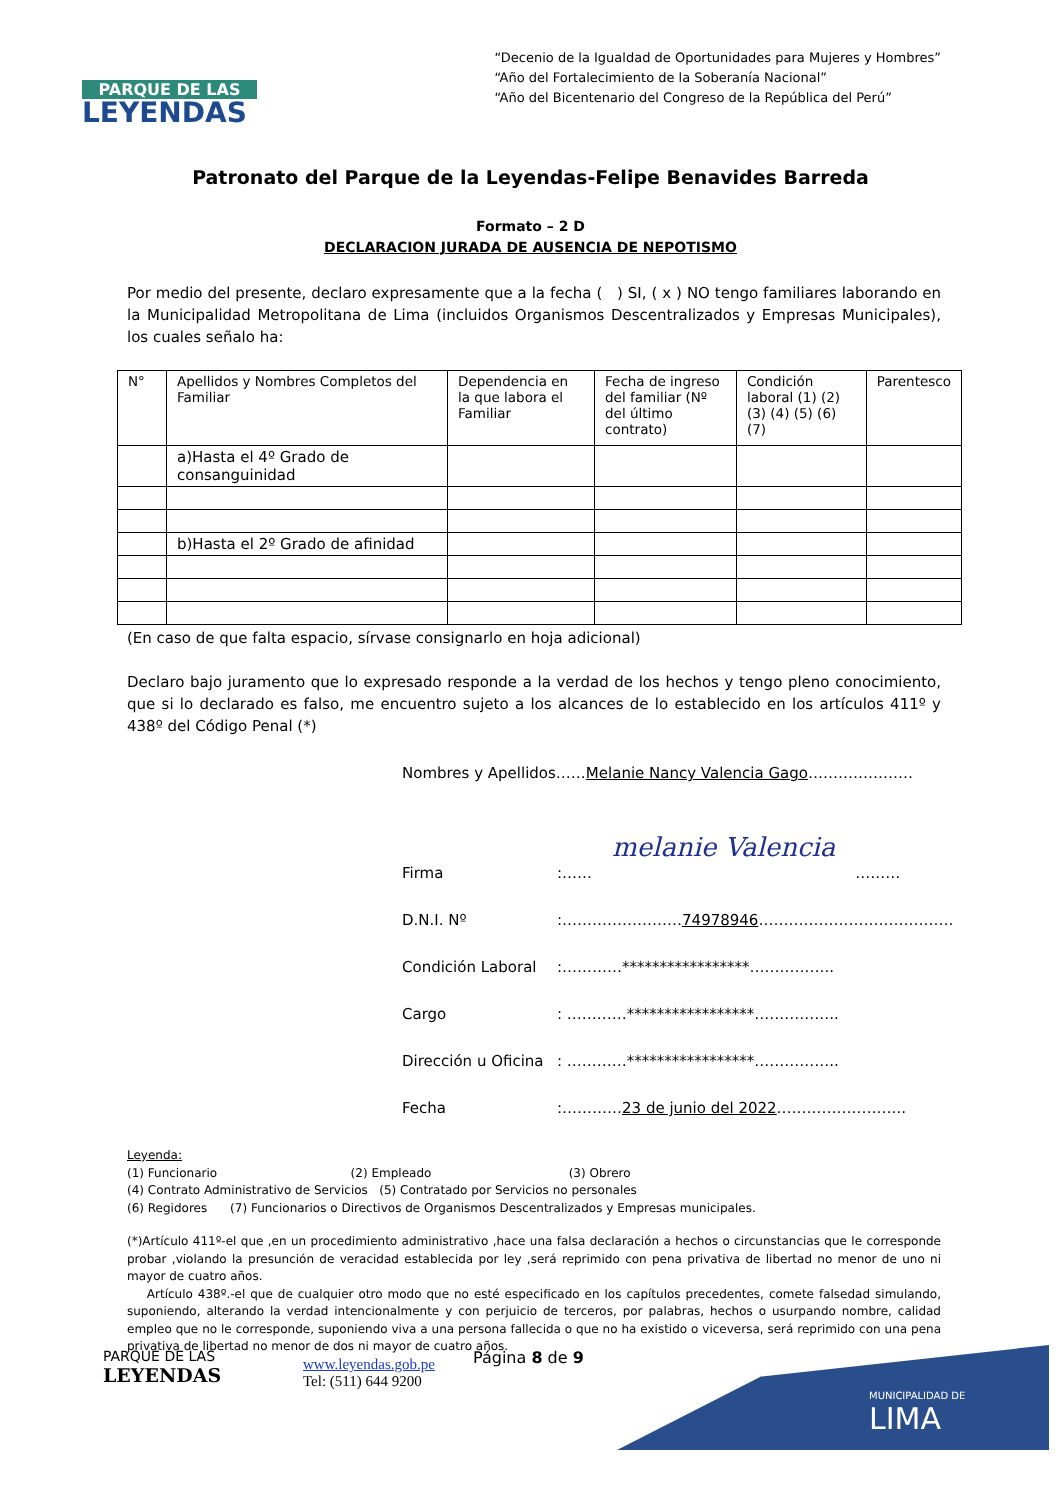PARQUE DE LAS
LEYENDAS
“Decenio de la Igualdad de Oportunidades para Mujeres y Hombres”
“Año del Fortalecimiento de la Soberanía Nacional”
“Año del Bicentenario del Congreso de la República del Perú”
Patronato del Parque de la Leyendas-Felipe Benavides Barreda
Formato – 2 D
DECLARACION JURADA DE AUSENCIA DE NEPOTISMO
Por medio del presente, declaro expresamente que a la fecha ( ) SI, ( x ) NO tengo familiares laborando en la Municipalidad Metropolitana de Lima (incluidos Organismos Descentralizados y Empresas Municipales), los cuales señalo ha:
| N° | Apellidos y Nombres Completos del Familiar | Dependencia en la que labora el Familiar | Fecha de ingreso del familiar (Nº del último contrato) | Condición laboral (1) (2) (3) (4) (5) (6) (7) | Parentesco |
| | a)Hasta el 4º Grado de consanguinidad | | | | |
| | b)Hasta el 2º Grado de afinidad | | | | |
(En caso de que falta espacio, sírvase consignarlo en hoja adicional)
Declaro bajo juramento que lo expresado responde a la verdad de los hechos y tengo pleno conocimiento, que si lo declarado es falso, me encuentro sujeto a los alcances de lo establecido en los artículos 411º y 438º del Código Penal (*)
Nombres y Apellidos…… Melanie Nancy Valencia Gago …………………
Firma:…… melanie Valencia ………
D.N.I. Nº:…………………… 74978946 …………………………………
Condición Laboral:…………*****************……………..
Cargo: …………*****************……………..
Dirección u Oficina: …………*****************……………..
Fecha:………… 23 de junio del 2022 ……………………..
Leyenda:
(1) Funcionario (2) Empleado (3) Obrero
(4) Contrato Administrativo de Servicios (5) Contratado por Servicios no personales
(6) Regidores (7) Funcionarios o Directivos de Organismos Descentralizados y Empresas municipales.
(*)Artículo 411º-el que ,en un procedimiento administrativo ,hace una falsa declaración a hechos o circunstancias que le corresponde probar ,violando la presunción de veracidad establecida por ley ,será reprimido con pena privativa de libertad no menor de uno ni mayor de cuatro años.
Artículo 438º.-el que de cualquier otro modo que no esté especificado en los capítulos precedentes, comete falsedad simulando, suponiendo, alterando la verdad intencionalmente y con perjuicio de terceros, por palabras, hechos o usurpando nombre, calidad empleo que no le corresponde, suponiendo viva a una persona fallecida o que no ha existido o viceversa, será reprimido con una pena privativa de libertad no menor de dos ni mayor de cuatro años.
MUNICIPALIDAD DE
LIMA
PARQUE DE LAS
LEYENDAS
www.leyendas.gob.pe
Tel: (511) 644 9200
Página 8 de 9